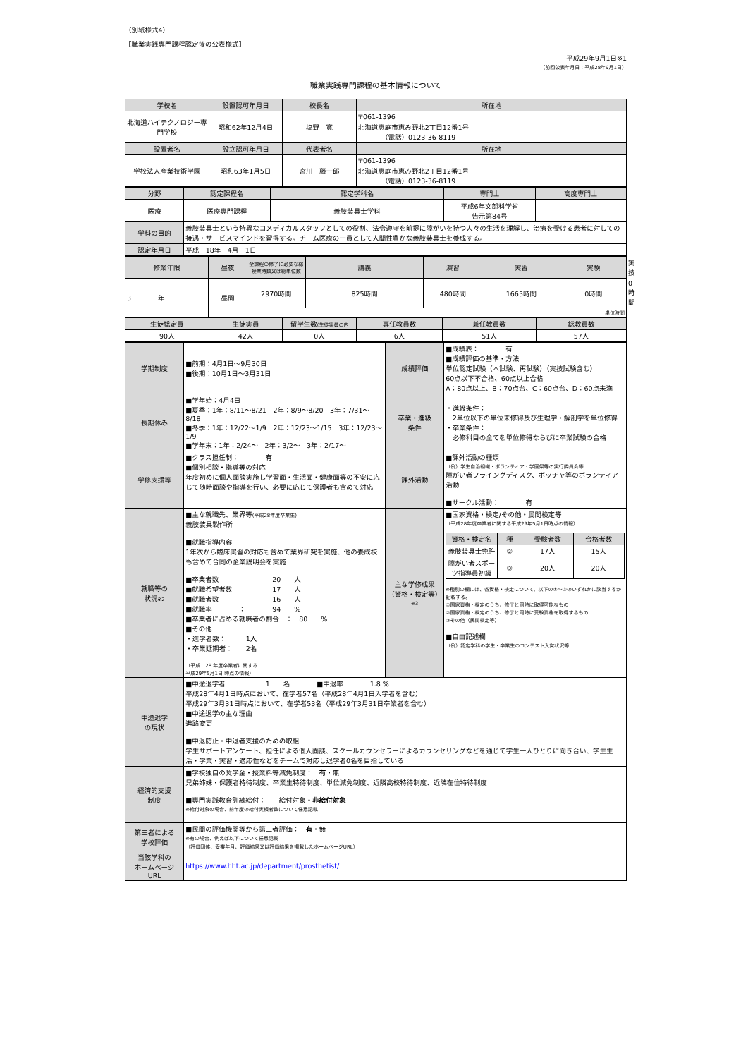（別紙様式4）
【職業実践専門課程認定後の公表様式】
平成29年9月1日※1
（前回公表年月日：平成28年9月1日）
職業実践専門課程の基本情報について
| 学校名 | 設置認可年月日 | 校長名 | 所在地 |
| --- | --- | --- | --- |
| 北海道ハイテクノロジー専門学校 | 昭和62年12月4日 | 塩野 寛 | 〒061-1396 北海道恵庭市恵み野北2丁目12番1号 （電話）0123-36-8119 |
| 設置者名 | 設立認可年月日 | 代表者名 | 所在地 |
| 学校法人産業技術学園 | 昭和63年1月5日 | 宮川 藤一郎 | 〒061-1396 北海道恵庭市恵み野北2丁目12番1号 （電話）0123-36-8119 |
| 分野 | 認定課程名 | 認定学科名 | 専門士 | 高度専門士 |
| --- | --- | --- | --- | --- |
| 医療 | 医療専門課程 | 義肢装具士学科 | 平成6年文部科学省 告示第84号 | |
| 学科の目的 | 義肢装具士という特異なコメディカルスタッフとしての役割、法令遵守を前提に障がいを持つ人々の生活を理解し、治療を受ける患者に対しての接遇・サービスマインドを習得する。チーム医療の一員として人間性豊かな義肢装具士を養成する。 | | | |
| 認定年月日 | 平成 18年 4月 1日 | | | |
| 修業年限 | 昼夜 | 全課程の修了に必要な総授業時数又は総単位数 | 講義 | 演習 | 実習 | 実験 | 実技 |
| --- | --- | --- | --- | --- | --- | --- | --- |
| 3 年 | 昼間 | 2970時間 | 825時間 | 480時間 | 1665時間 | 0時間 | 0時間 |
| | | 単位時間 | | | | | |
| 生徒総定員 | 生徒実員 | 留学生数 (生徒実員の内 | 専任教員数 | 兼任教員数 | 総教員数 |
| --- | --- | --- | --- | --- | --- |
| 90人 | 42人 | 0人 | 6人 | 51人 | 57人 |
| 学期制度 | ■前期：4月1日～9月30日 ■後期：10月1日～3月31日 | 成績評価 | ■成績表： 有 ■成績評価の基準・方法 単位認定試験（本試験、再試験）（実技試験含む） 60点以下不合格、60点以上合格 A：80点以上、B：70点台、C：60点台、D：60点未満 |
| 長期休み | ■学年始：4月4日 ■夏季：1年：8/11～8/21 2年：8/9～8/20 3年：7/31～8/18 ■冬季：1年：12/22～1/9 2年：12/23～1/15 3年：12/23～1/9 ■学年末：1年：2/24～ 2年：3/2～ 3年：2/17～ | 卒業・進級 条件 | ・進級条件： 2単位以下の単位未修得及び生理学・解剖学を単位修得 ・卒業条件： 必修科目の全てを単位修得ならびに卒業試験の合格 |
| 学修支援等 | ■クラス担任制： 有 ■個別相談・指導等の対応 年度初めに個人面談実施し学習面・生活面・健康面等の不安に応じて随時面談や指導を行い、必要に応じて保護者も含めて対応 | 課外活動 | ■課外活動の種類 （例）学生自治組織・ボランティア・学園祭等の実行委員会等 障がい者フライングディスク、ボッチャ等のボランティア活動 ■サークル活動： 有 |
| 就職等の 状況 ※2 | ■主な就職先、業界等 (平成28年度卒業生) 義肢装具製作所 ■就職指導内容 1年次から臨床実習の対応も含めて業界研究を実施、他の養成校も含めて合同の企業説明会を実施 ■卒業者数 20 人 ■就職希望者数 17 人 ■就職者数 16 人 ■就職率 ： 94 % ■卒業者に占める就職者の割合 ： 80 % ■その他 ・進学者数： 1人 ・卒業延期者： 2名 （平成 28 年度卒業者に関する 平成29年5月1日 時点の情報） | 主な学修成果 （資格・検定等） ※3 | ■国家資格・検定/その他・民間検定等 （平成28年度卒業者に関する平成29年5月1日時点の情報） / 資格・検定名 / 種 / 受験者数 / 合格者数 / / --- / --- / --- / --- / / 義肢装具士免許 / ② / 17人 / 15人 / / 障がい者スポーツ指導員初級 / ③ / 20人 / 20人 / ※種別の欄には、各資格・検定について、以下の①～③のいずれかに該当するか記載する。 ①国家資格・検定のうち、修了と同時に取得可能なもの ②国家資格・検定のうち、修了と同時に受験資格を取得するもの ③その他（民間検定等） ■自由記述欄 （例）認定学科の学生・卒業生のコンテスト入賞状況等 |
| 中途退学 の現状 | ■中途退学者 1 名 ■中退率 1.8 % 平成28年4月1日時点において、在学者57名（平成28年4月1日入学者を含む） 平成29年3月31日時点において、在学者53名（平成29年3月31日卒業者を含む） ■中途退学の主な理由 進路変更 ■中退防止・中退者支援のための取組 学生サポートアンケート、担任による個人面談、スクールカウンセラーによるカウンセリングなどを通じて学生一人ひとりに向き合い、学生生活・学業・実習・適応性などをチームで対応し退学者0名を目指している | | |
| 経済的支援 制度 | ■学校独自の奨学金・授業料等減免制度： 有 ・無 兄弟姉妹・保護者特待制度、卒業生特待制度、単位減免制度、近隣高校特待制度、近隣在住特待制度 ■専門実践教育訓練給付： 給付対象・ 非給付対象 ※給付対象の場合、前年度の給付実績者数について任意記載 | | |
| 第三者による 学校評価 | ■民間の評価機関等から第三者評価： 有 ・無 ※有の場合、例えば以下について任意記載 （評価団体、受審年月、評価結果又は評価結果を掲載したホームページURL） | | |
| 当該学科の ホームページ URL | https://www.hht.ac.jp/department/prosthetist/ | | |